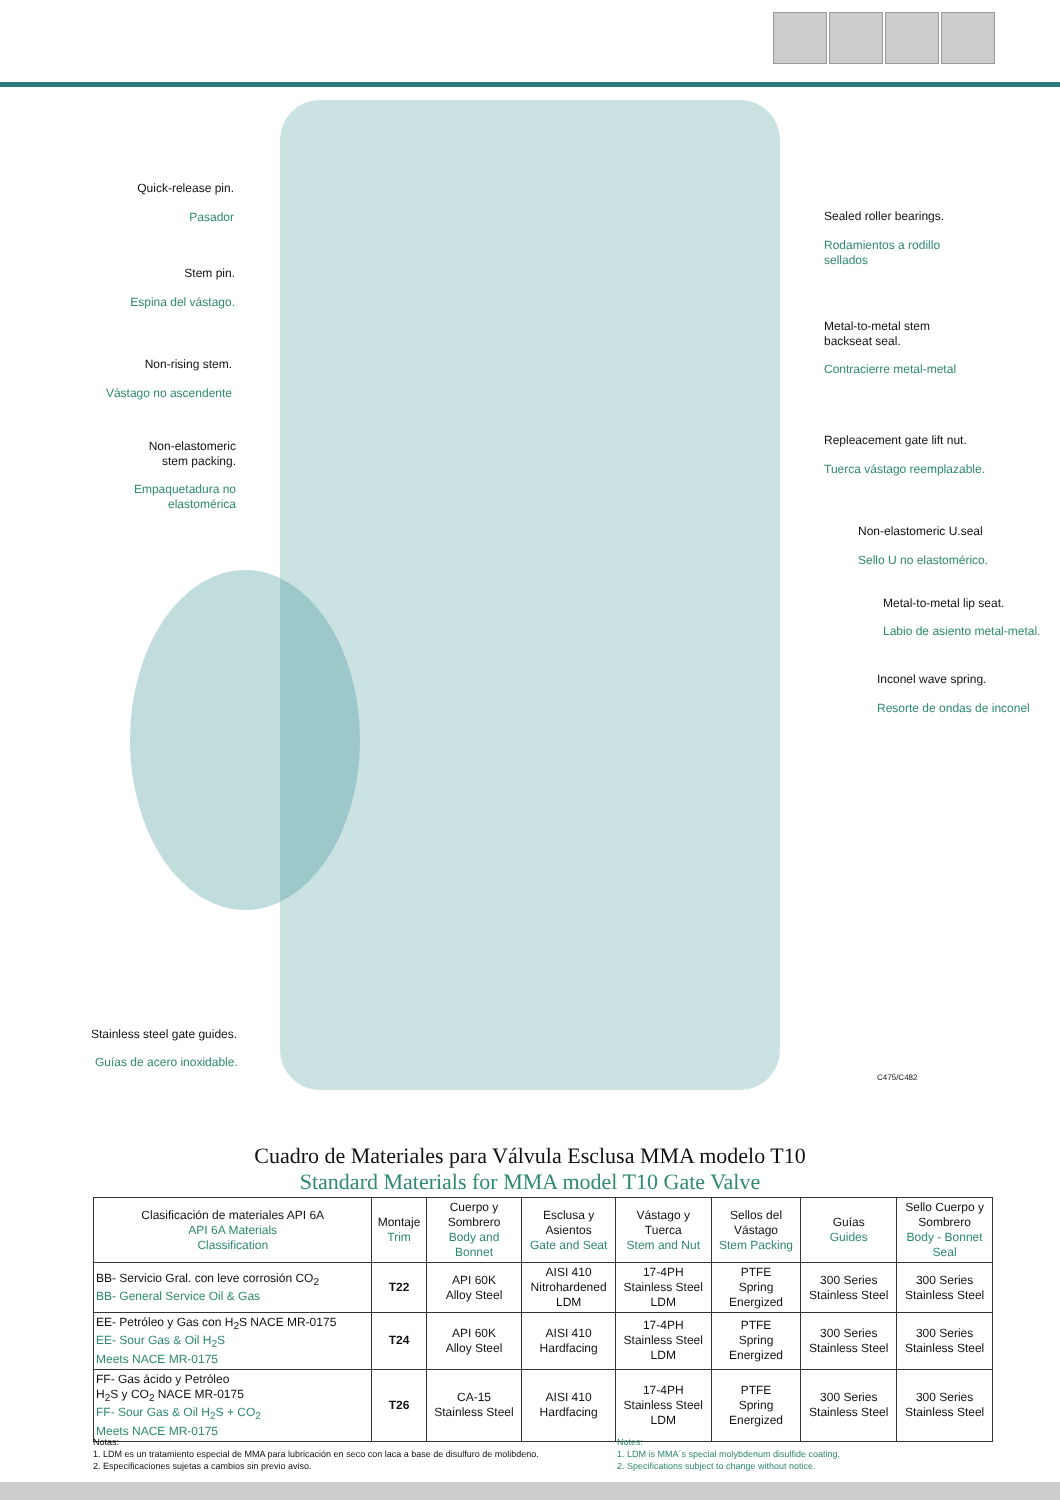Quick-release pin.
Pasador
Stem pin.
Espina del vástago.
Non-rising stem.
Vástago no ascendente
Non-elastomeric
stem packing.
Empaquetadura no
elastomérica
Stainless steel gate guides.
Guías de acero inoxidable.
Sealed roller bearings.
Rodamientos a rodillo
sellados
Metal-to-metal stem
backseat seal.
Contracierre metal-metal
Repleacement gate lift nut.
Tuerca vástago reemplazable.
Non-elastomeric U.seal
Sello U no elastomérico.
Metal-to-metal lip seat.
Labio de asiento metal-metal.
Inconel wave spring.
Resorte de ondas de inconel
C475/C482
Cuadro de Materiales para Válvula Esclusa MMA modelo T10
Standard Materials for MMA model T10 Gate Valve
| Clasificación de materiales API 6A API 6A Materials Classification | Montaje Trim | Cuerpo y Sombrero Body and Bonnet | Esclusa y Asientos Gate and Seat | Vástago y Tuerca Stem and Nut | Sellos del Vástago Stem Packing | Guías Guides | Sello Cuerpo y Sombrero Body - Bonnet Seal |
| --- | --- | --- | --- | --- | --- | --- | --- |
| BB- Servicio Gral. con leve corrosión CO<sub>2</sub> BB- General Service Oil & Gas | T22 | API 60K Alloy Steel | AISI 410 Nitrohardened LDM | 17-4PH Stainless Steel LDM | PTFE Spring Energized | 300 Series Stainless Steel | 300 Series Stainless Steel |
| EE- Petróleo y Gas con H<sub>2</sub>S NACE MR-0175 EE- Sour Gas & Oil H<sub>2</sub>S Meets NACE MR-0175 | T24 | API 60K Alloy Steel | AISI 410 Hardfacing | 17-4PH Stainless Steel LDM | PTFE Spring Energized | 300 Series Stainless Steel | 300 Series Stainless Steel |
| FF- Gas ácido y Petróleo H<sub>2</sub>S y CO<sub>2</sub> NACE MR-0175 FF- Sour Gas & Oil H<sub>2</sub>S + CO<sub>2</sub> Meets NACE MR-0175 | T26 | CA-15 Stainless Steel | AISI 410 Hardfacing | 17-4PH Stainless Steel LDM | PTFE Spring Energized | 300 Series Stainless Steel | 300 Series Stainless Steel |
Notas:
1. LDM es un tratamiento especial de MMA para lubricación en seco con laca a base de disulfuro de molibdeno.
2. Especificaciones sujetas a cambios sin previo aviso.
Notes:
1. LDM is MMA´s special molybdenum disulfide coating.
2. Specifications subject to change without notice.